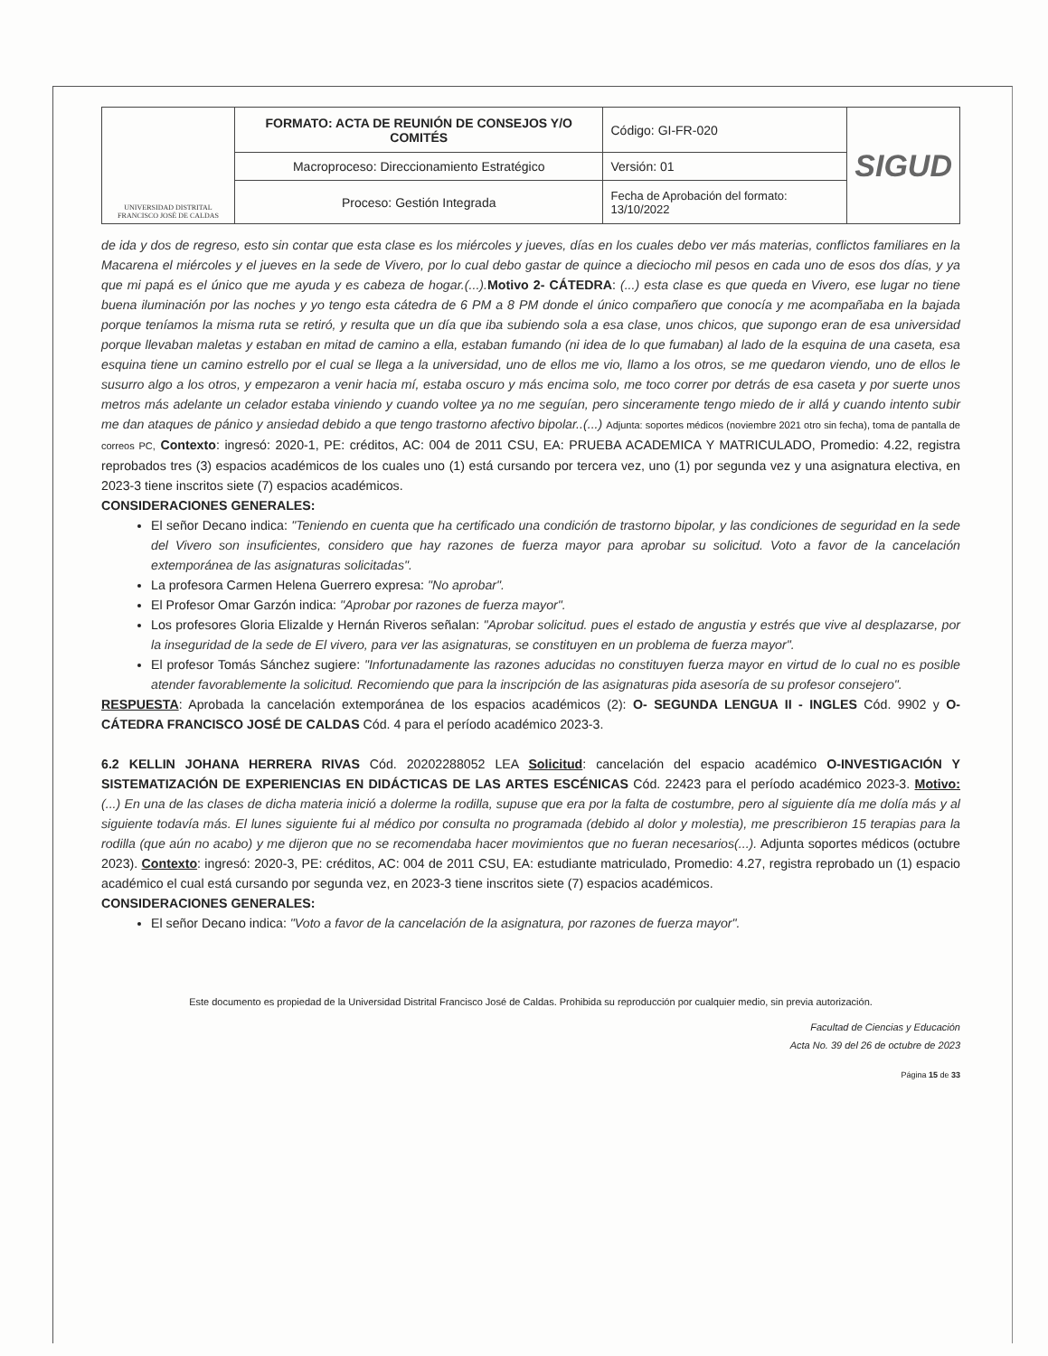| UNIVERSIDAD DISTRITAL FRANCISCO JOSÉ DE CALDAS | FORMATO: ACTA DE REUNIÓN DE CONSEJOS Y/O COMITÉS | Código: GI-FR-020 | SIGUD |
| | Macroproceso: Direccionamiento Estratégico | Versión: 01 | |
| | Proceso: Gestión Integrada | Fecha de Aprobación del formato: 13/10/2022 | |
de ida y dos de regreso, esto sin contar que esta clase es los miércoles y jueves, días en los cuales debo ver más materias, conflictos familiares en la Macarena el miércoles y el jueves en la sede de Vivero, por lo cual debo gastar de quince a dieciocho mil pesos en cada uno de esos dos días, y ya que mi papá es el único que me ayuda y es cabeza de hogar.(...). Motivo 2- CÁTEDRA: (...) esta clase es que queda en Vivero, ese lugar no tiene buena iluminación por las noches y yo tengo esta cátedra de 6 PM a 8 PM donde el único compañero que conocía y me acompañaba en la bajada porque teníamos la misma ruta se retiró, y resulta que un día que iba subiendo sola a esa clase, unos chicos, que supongo eran de esa universidad porque llevaban maletas y estaban en mitad de camino a ella, estaban fumando (ni idea de lo que fumaban) al lado de la esquina de una caseta, esa esquina tiene un camino estrello por el cual se llega a la universidad, uno de ellos me vio, llamo a los otros, se me quedaron viendo, uno de ellos le susurro algo a los otros, y empezaron a venir hacia mí, estaba oscuro y más encima solo, me toco correr por detrás de esa caseta y por suerte unos metros más adelante un celador estaba viniendo y cuando voltee ya no me seguían, pero sinceramente tengo miedo de ir allá y cuando intento subir me dan ataques de pánico y ansiedad debido a que tengo trastorno afectivo bipolar..(...) Adjunta: soportes médicos (noviembre 2021 otro sin fecha), toma de pantalla de correos PC, Contexto: ingresó: 2020-1, PE: créditos, AC: 004 de 2011 CSU, EA: PRUEBA ACADEMICA Y MATRICULADO, Promedio: 4.22, registra reprobados tres (3) espacios académicos de los cuales uno (1) está cursando por tercera vez, uno (1) por segunda vez y una asignatura electiva, en 2023-3 tiene inscritos siete (7) espacios académicos.
CONSIDERACIONES GENERALES:
El señor Decano indica: "Teniendo en cuenta que ha certificado una condición de trastorno bipolar, y las condiciones de seguridad en la sede del Vivero son insuficientes, considero que hay razones de fuerza mayor para aprobar su solicitud. Voto a favor de la cancelación extemporánea de las asignaturas solicitadas".
La profesora Carmen Helena Guerrero expresa: "No aprobar".
El Profesor Omar Garzón indica: "Aprobar por razones de fuerza mayor".
Los profesores Gloria Elizalde y Hernán Riveros señalan: "Aprobar solicitud. pues el estado de angustia y estrés que vive al desplazarse, por la inseguridad de la sede de El vivero, para ver las asignaturas, se constituyen en un problema de fuerza mayor".
El profesor Tomás Sánchez sugiere: "Infortunadamente las razones aducidas no constituyen fuerza mayor en virtud de lo cual no es posible atender favorablemente la solicitud. Recomiendo que para la inscripción de las asignaturas pida asesoría de su profesor consejero".
RESPUESTA: Aprobada la cancelación extemporánea de los espacios académicos (2): O- SEGUNDA LENGUA II - INGLES Cód. 9902 y O-CÁTEDRA FRANCISCO JOSÉ DE CALDAS Cód. 4 para el período académico 2023-3.
6.2 KELLIN JOHANA HERRERA RIVAS Cód. 20202288052 LEA Solicitud: cancelación del espacio académico O-INVESTIGACIÓN Y SISTEMATIZACIÓN DE EXPERIENCIAS EN DIDÁCTICAS DE LAS ARTES ESCÉNICAS Cód. 22423 para el período académico 2023-3. Motivo: (...) En una de las clases de dicha materia inició a dolerme la rodilla, supuse que era por la falta de costumbre, pero al siguiente día me dolía más y al siguiente todavía más. El lunes siguiente fui al médico por consulta no programada (debido al dolor y molestia), me prescribieron 15 terapias para la rodilla (que aún no acabo) y me dijeron que no se recomendaba hacer movimientos que no fueran necesarios(...). Adjunta soportes médicos (octubre 2023). Contexto: ingresó: 2020-3, PE: créditos, AC: 004 de 2011 CSU, EA: estudiante matriculado, Promedio: 4.27, registra reprobado un (1) espacio académico el cual está cursando por segunda vez, en 2023-3 tiene inscritos siete (7) espacios académicos.
CONSIDERACIONES GENERALES:
El señor Decano indica: "Voto a favor de la cancelación de la asignatura, por razones de fuerza mayor".
Este documento es propiedad de la Universidad Distrital Francisco José de Caldas. Prohibida su reproducción por cualquier medio, sin previa autorización.
Facultad de Ciencias y Educación
Acta No. 39 del 26 de octubre de 2023
Página 15 de 33